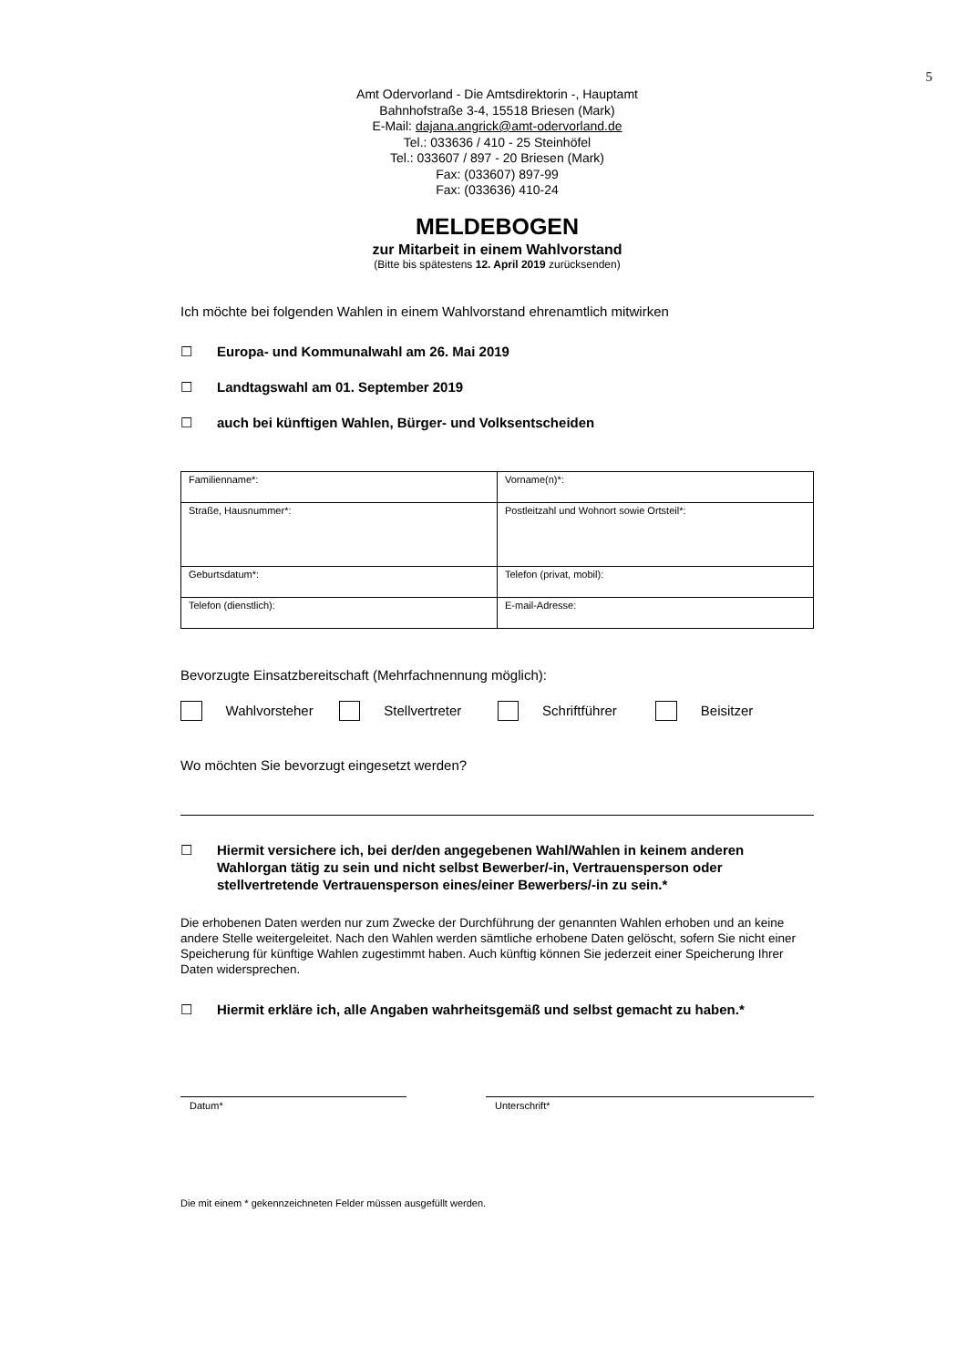5
Amt Odervorland - Die Amtsdirektorin -, Hauptamt
Bahnhofstraße 3-4, 15518 Briesen (Mark)
E-Mail: dajana.angrick@amt-odervorland.de
Tel.: 033636 / 410 - 25 Steinhöfel
Tel.: 033607 / 897 - 20 Briesen (Mark)
Fax: (033607) 897-99
Fax: (033636) 410-24
MELDEBOGEN
zur Mitarbeit in einem Wahlvorstand
(Bitte bis spätestens 12. April 2019 zurücksenden)
Ich möchte bei folgenden Wahlen in einem Wahlvorstand ehrenamtlich mitwirken
☐ Europa- und Kommunalwahl am 26. Mai 2019
☐ Landtagswahl am 01. September 2019
☐ auch bei künftigen Wahlen, Bürger- und Volksentscheiden
| Familienname*: | Vorname(n)*: |
| Straße, Hausnummer*: | Postleitzahl und Wohnort sowie Ortsteil*: |
| Geburtsdatum*: | Telefon (privat, mobil): |
| Telefon (dienstlich): | E-mail-Adresse: |
Bevorzugte Einsatzbereitschaft (Mehrfachnennung möglich):
Wahlvorsteher Stellvertreter Schriftführer Beisitzer
Wo möchten Sie bevorzugt eingesetzt werden?
☐ Hiermit versichere ich, bei der/den angegebenen Wahl/Wahlen in keinem anderen Wahlorgan tätig zu sein und nicht selbst Bewerber/-in, Vertrauensperson oder stellvertretende Vertrauensperson eines/einer Bewerbers/-in zu sein.*
Die erhobenen Daten werden nur zum Zwecke der Durchführung der genannten Wahlen erhoben und an keine andere Stelle weitergeleitet. Nach den Wahlen werden sämtliche erhobene Daten gelöscht, sofern Sie nicht einer Speicherung für künftige Wahlen zugestimmt haben. Auch künftig können Sie jederzeit einer Speicherung Ihrer Daten widersprechen.
☐ Hiermit erkläre ich, alle Angaben wahrheitsgemäß und selbst gemacht zu haben.*
Datum* Unterschrift*
Die mit einem * gekennzeichneten Felder müssen ausgefüllt werden.